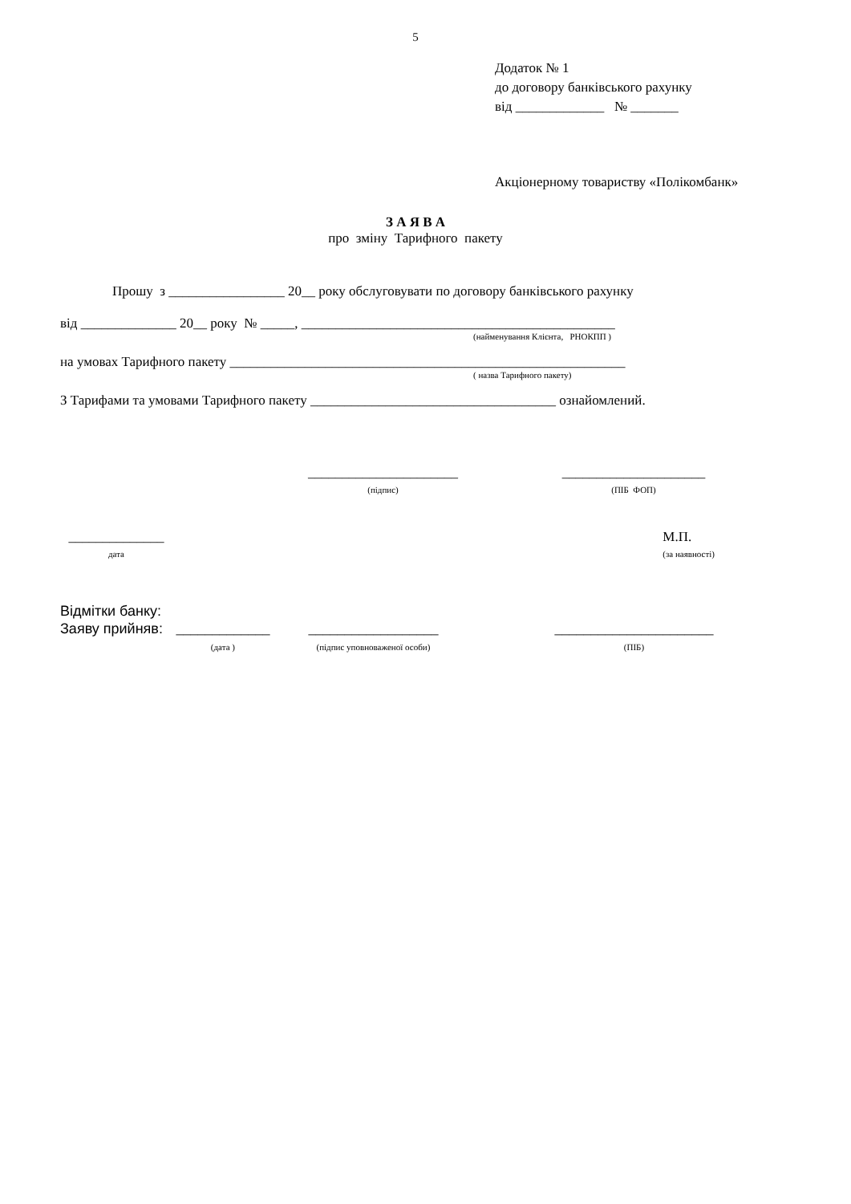5
Додаток № 1
до договору банківського рахунку
від _____________ № _______
Акціонерному товариству «Полікомбанк»
З А Я В А
про зміну Тарифного пакету
Прошу з _________________ 20__ року обслуговувати по договору банківського рахунку
від ______________ 20__ року № _____, ______________________________________________
(найменування Клієнта, РНОКПП )
на умовах Тарифного пакету __________________________________________________________
( назва Тарифного пакету)
З Тарифами та умовами Тарифного пакету ____________________________________ ознайомлений.
______________________
(підпис)
_____________________
(ПІБ ФОП)
______________
дата
М.П.
(за наявності)
Відмітки банку:
Заяву прийняв: _____________
(дата )
__________________
(підпис уповноваженої особи)
______________________
(ПІБ)